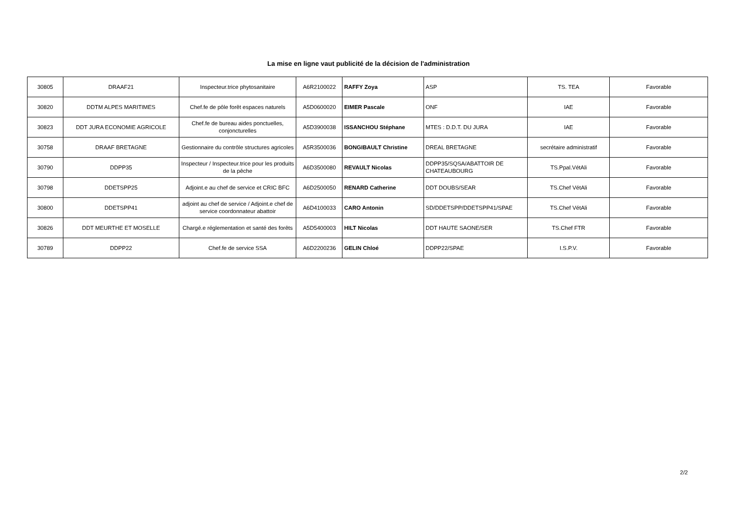La mise en ligne vaut publicité de la décision de l'administration
| 30805 | DRAAF21 | Inspecteur.trice phytosanitaire | A6R2100022 | RAFFY Zoya | ASP | TS. TEA | Favorable |
| 30820 | DDTM ALPES MARITIMES | Chef.fe de pôle forêt espaces naturels | A5D0600020 | EIMER Pascale | ONF | IAE | Favorable |
| 30823 | DDT JURA ECONOMIE AGRICOLE | Chef.fe de bureau aides ponctuelles, conjoncturelles | A5D3900038 | ISSANCHOU Stéphane | MTES : D.D.T. DU JURA | IAE | Favorable |
| 30758 | DRAAF BRETAGNE | Gestionnaire du contrôle structures agricoles | A5R3500036 | BONGIBAULT Christine | DREAL BRETAGNE | secrétaire administratif | Favorable |
| 30790 | DDPP35 | Inspecteur / Inspecteur.trice pour les produits de la pêche | A6D3500080 | REVAULT Nicolas | DDPP35/SQSA/ABATTOIR DE CHATEAUBOURG | TS.Ppal.VétAli | Favorable |
| 30798 | DDETSPP25 | Adjoint.e au chef de service et CRIC BFC | A6D2500050 | RENARD Catherine | DDT DOUBS/SEAR | TS.Chef VétAli | Favorable |
| 30800 | DDETSPP41 | adjoint au chef de service / Adjoint.e chef de service coordonnateur abattoir | A6D4100033 | CARO Antonin | SD/DDETSPP/DDETSPP41/SPAE | TS.Chef VétAli | Favorable |
| 30826 | DDT MEURTHE ET MOSELLE | Chargé.e réglementation et santé des forêts | A5D5400003 | HILT Nicolas | DDT HAUTE SAONE/SER | TS.Chef FTR | Favorable |
| 30789 | DDPP22 | Chef.fe de service SSA | A6D2200236 | GELIN Chloé | DDPP22/SPAE | I.S.P.V. | Favorable |
2/2